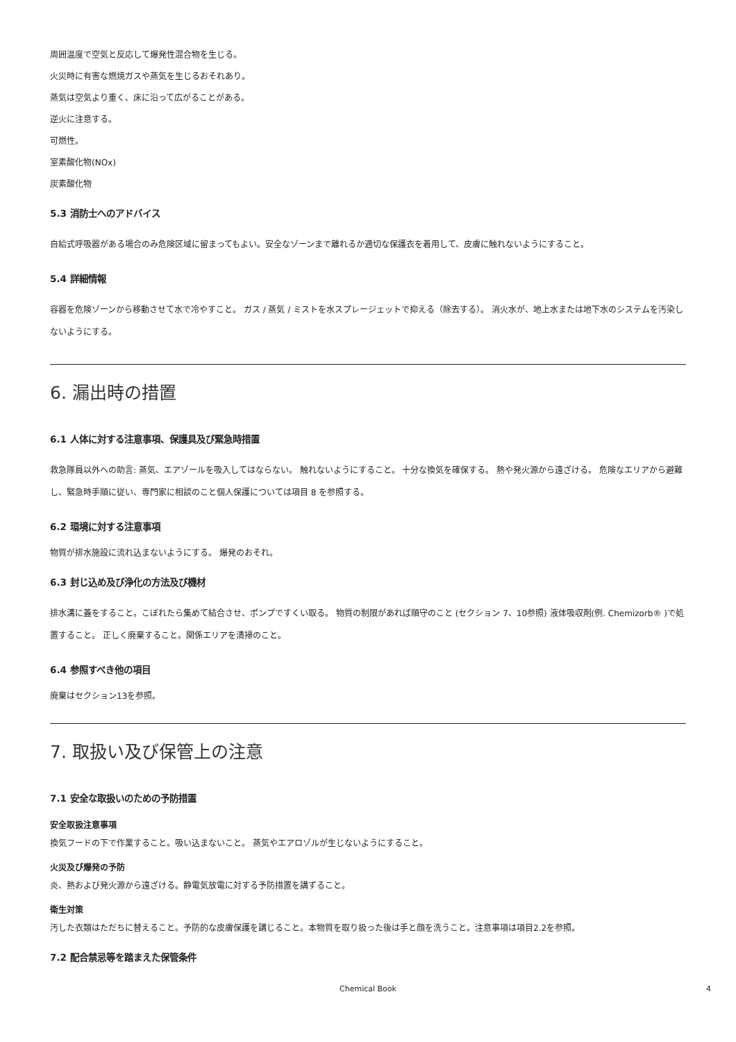周囲温度で空気と反応して爆発性混合物を生じる。
火災時に有害な燃焼ガスや蒸気を生じるおそれあり。
蒸気は空気より重く、床に沿って広がることがある。
逆火に注意する。
可燃性。
室素酸化物(NOx)
炭素酸化物
5.3 消防士へのアドバイス
自給式呼吸器がある場合のみ危険区域に留まってもよい。安全なゾーンまで離れるか適切な保護衣を着用して、皮膚に触れないようにすること。
5.4 詳細情報
容器を危険ゾーンから移動させて水で冷やすこと。 ガス / 蒸気 / ミストを水スプレージェットで抑える（除去する）。 消火水が、地上水または地下水のシステムを汚染しないようにする。
6. 漏出時の措置
6.1 人体に対する注意事項、保護具及び緊急時措置
救急隊員以外への助言: 蒸気、エアゾールを吸入してはならない。 触れないようにすること。 十分な換気を確保する。 熱や発火源から遠ざける。 危険なエリアから避難し、緊急時手順に従い、専門家に相談のこと個人保護については項目 8 を参照する。
6.2 環境に対する注意事項
物質が排水施設に流れ込まないようにする。 爆発のおそれ。
6.3 封じ込め及び浄化の方法及び機材
排水溝に蓋をすること。こぼれたら集めて結合させ、ポンプですくい取る。 物質の制限があれば順守のこと (セクション 7、10参照) 液体吸収剤(例. Chemizorb® )で処置すること。 正しく廃棄すること。関係エリアを清掃のこと。
6.4 参照すべき他の項目
廃棄はセクション13を参照。
7. 取扱い及び保管上の注意
7.1 安全な取扱いのための予防措置
安全取扱注意事項
換気フードの下で作業すること。吸い込まないこと。 蒸気やエアロゾルが生じないようにすること。
火災及び爆発の予防
炎、熱および発火源から遠ざける。静電気放電に対する予防措置を講ずること。
衛生対策
汚した衣類はただちに替えること。予防的な皮膚保護を講じること。本物質を取り扱った後は手と顔を洗うこと。注意事項は項目2.2を参照。
7.2 配合禁忌等を踏まえた保管条件
Chemical Book 4